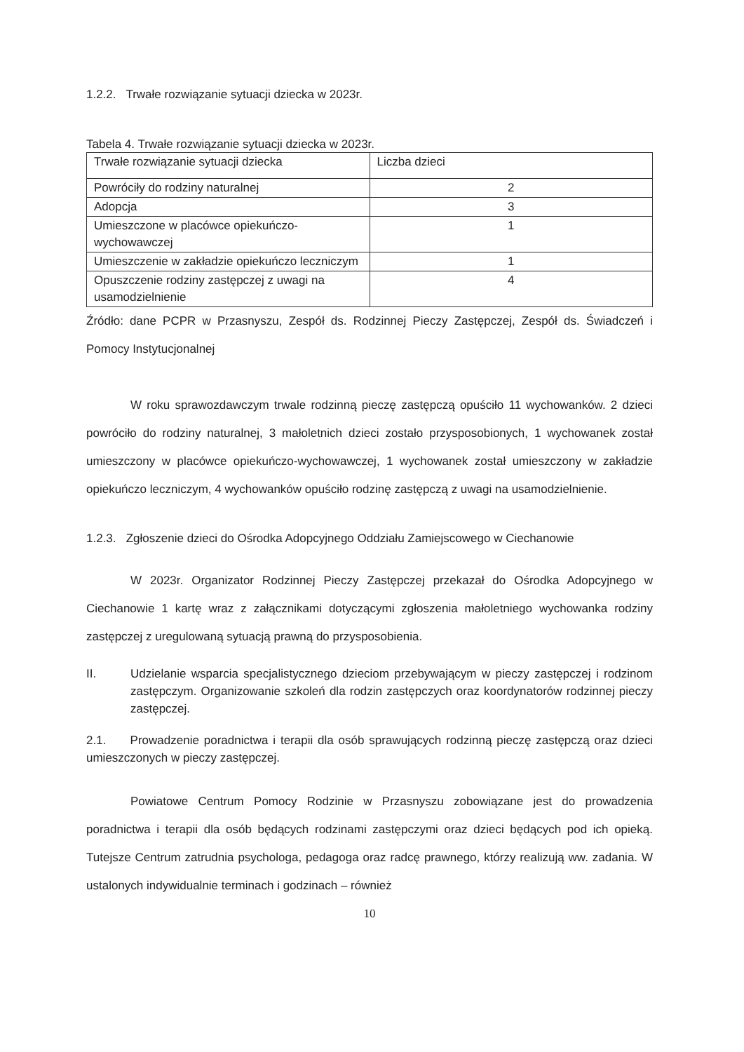1.2.2. Trwałe rozwiązanie sytuacji dziecka w 2023r.
Tabela 4. Trwałe rozwiązanie sytuacji dziecka w 2023r.
| Trwałe rozwiązanie sytuacji dziecka | Liczba dzieci |
| Powróciły do rodziny naturalnej | 2 |
| Adopcja | 3 |
| Umieszczone w placówce opiekuńczo-wychowawczej | 1 |
| Umieszczenie w zakładzie opiekuńczo leczniczym | 1 |
| Opuszczenie rodziny zastępczej z uwagi na usamodzielnienie | 4 |
Źródło: dane PCPR w Przasnyszu, Zespół ds. Rodzinnej Pieczy Zastępczej, Zespół ds. Świadczeń i Pomocy Instytucjonalnej
W roku sprawozdawczym trwale rodzinną pieczę zastępczą opuściło 11 wychowanków. 2 dzieci powróciło do rodziny naturalnej, 3 małoletnich dzieci zostało przysposobionych, 1 wychowanek został umieszczony w placówce opiekuńczo-wychowawczej, 1 wychowanek został umieszczony w zakładzie opiekuńczo leczniczym, 4 wychowanków opuściło rodzinę zastępczą z uwagi na usamodzielnienie.
1.2.3. Zgłoszenie dzieci do Ośrodka Adopcyjnego Oddziału Zamiejscowego w Ciechanowie
W 2023r. Organizator Rodzinnej Pieczy Zastępczej przekazał do Ośrodka Adopcyjnego w Ciechanowie 1 kartę wraz z załącznikami dotyczącymi zgłoszenia małoletniego wychowanka rodziny zastępczej z uregulowaną sytuacją prawną do przysposobienia.
II. Udzielanie wsparcia specjalistycznego dzieciom przebywającym w pieczy zastępczej i rodzinom zastępczym. Organizowanie szkoleń dla rodzin zastępczych oraz koordynatorów rodzinnej pieczy zastępczej.
2.1. Prowadzenie poradnictwa i terapii dla osób sprawujących rodzinną pieczę zastępczą oraz dzieci umieszczonych w pieczy zastępczej.
Powiatowe Centrum Pomocy Rodzinie w Przasnyszu zobowiązane jest do prowadzenia poradnictwa i terapii dla osób będących rodzinami zastępczymi oraz dzieci będących pod ich opieką. Tutejsze Centrum zatrudnia psychologa, pedagoga oraz radcę prawnego, którzy realizują ww. zadania. W ustalonych indywidualnie terminach i godzinach – również
10